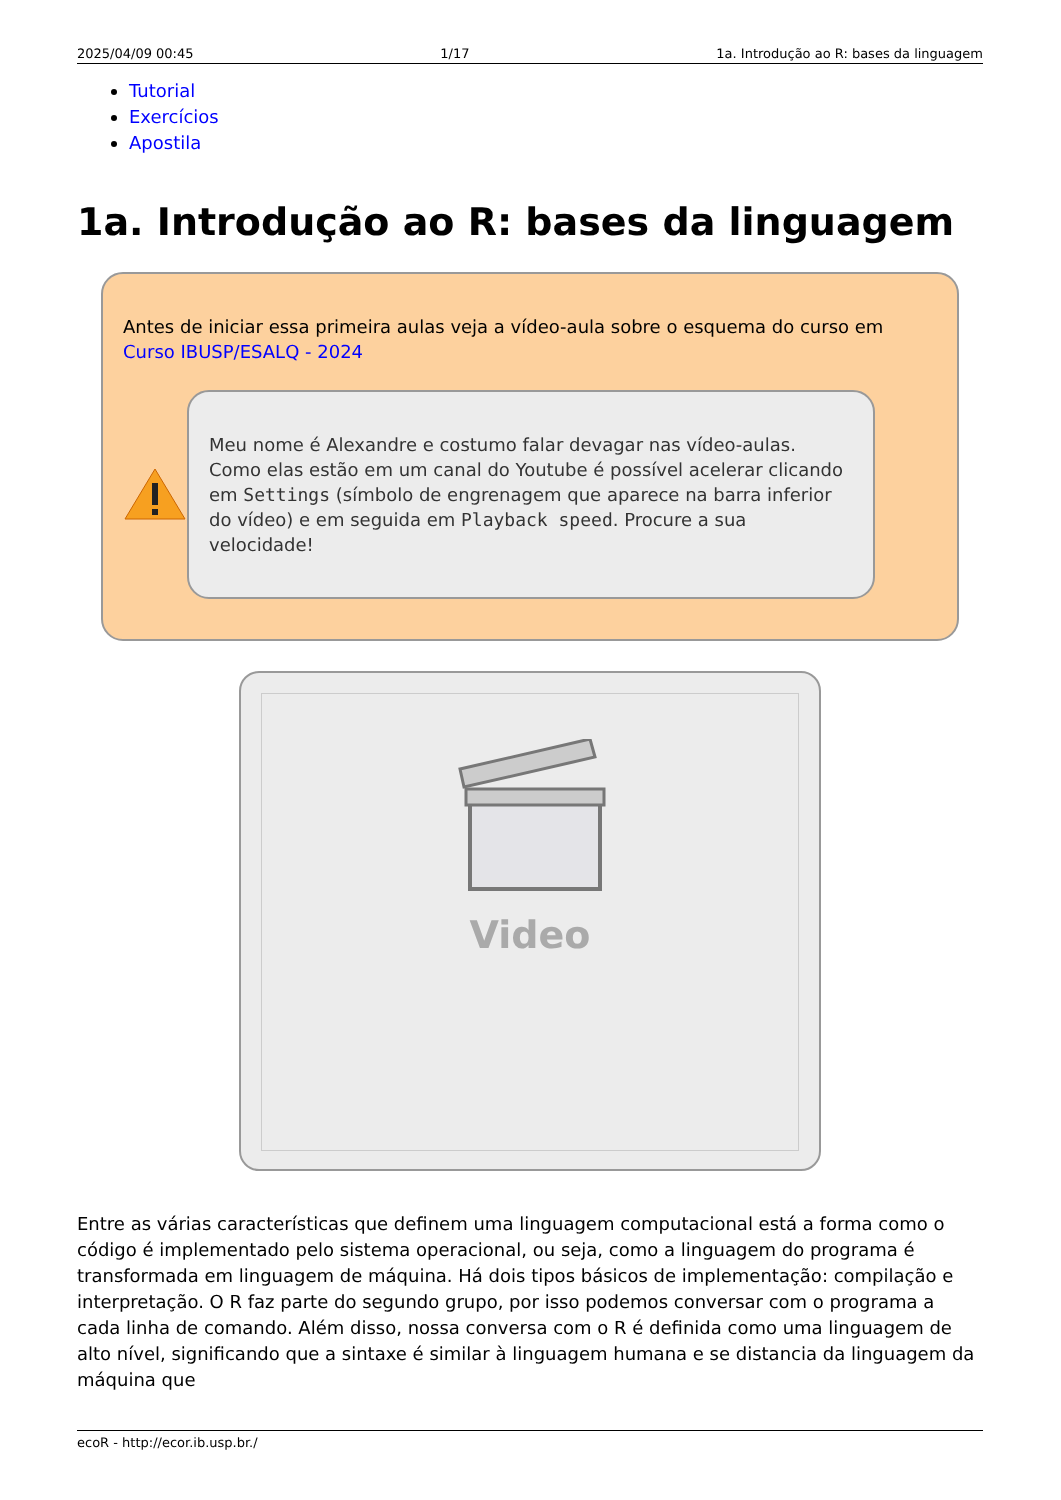2025/04/09 00:45 1/17 1a. Introdução ao R: bases da linguagem
Tutorial
Exercícios
Apostila
1a. Introdução ao R: bases da linguagem
Antes de iniciar essa primeira aulas veja a vídeo-aula sobre o esquema do curso em Curso IBUSP/ESALQ - 2024
Meu nome é Alexandre e costumo falar devagar nas vídeo-aulas. Como elas estão em um canal do Youtube é possível acelerar clicando em Settings (símbolo de engrenagem que aparece na barra inferior do vídeo) e em seguida em Playback speed. Procure a sua velocidade!
Video
Entre as várias características que definem uma linguagem computacional está a forma como o código é implementado pelo sistema operacional, ou seja, como a linguagem do programa é transformada em linguagem de máquina. Há dois tipos básicos de implementação: compilação e interpretação. O R faz parte do segundo grupo, por isso podemos conversar com o programa a cada linha de comando. Além disso, nossa conversa com o R é definida como uma linguagem de alto nível, significando que a sintaxe é similar à linguagem humana e se distancia da linguagem da máquina que
ecoR - http://ecor.ib.usp.br./